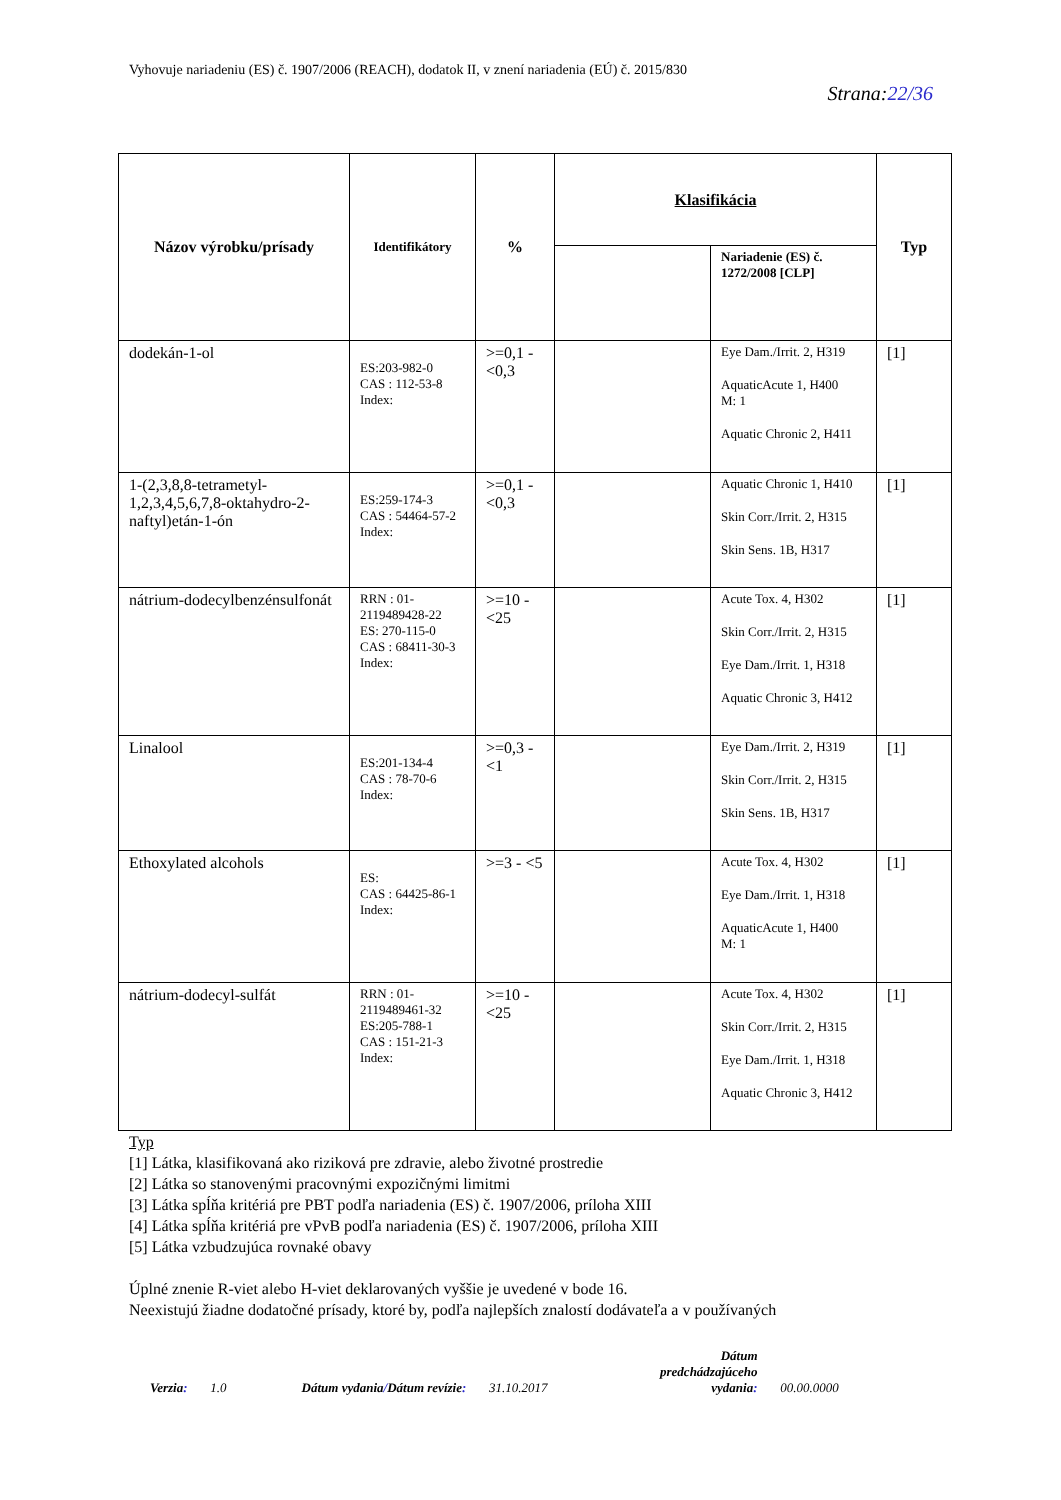Vyhovuje nariadeniu (ES) č. 1907/2006 (REACH), dodatok II, v znení nariadenia (EÚ) č. 2015/830
Strana:22/36
| Názov výrobku/prísady | Identifikátory | % | Klasifikácia | | Typ |
| --- | --- | --- | --- | --- | --- |
| | | | | Nariadenie (ES) č. 1272/2008 [CLP] | |
| dodekán-1-ol | ES:203-982-0 CAS : 112-53-8 Index: | >=0,1 - <0,3 | | Eye Dam./Irrit. 2, H319 AquaticAcute 1, H400 M: 1 Aquatic Chronic 2, H411 | [1] |
| 1-(2,3,8,8-tetrametyl-1,2,3,4,5,6,7,8-oktahydro-2-naftyl)etán-1-ón | ES:259-174-3 CAS : 54464-57-2 Index: | >=0,1 - <0,3 | | Aquatic Chronic 1, H410 Skin Corr./Irrit. 2, H315 Skin Sens. 1B, H317 | [1] |
| nátrium-dodecylbenzénsulfonát | RRN : 01-2119489428-22 ES: 270-115-0 CAS : 68411-30-3 Index: | >=10 - <25 | | Acute Tox. 4, H302 Skin Corr./Irrit. 2, H315 Eye Dam./Irrit. 1, H318 Aquatic Chronic 3, H412 | [1] |
| Linalool | ES:201-134-4 CAS : 78-70-6 Index: | >=0,3 - <1 | | Eye Dam./Irrit. 2, H319 Skin Corr./Irrit. 2, H315 Skin Sens. 1B, H317 | [1] |
| Ethoxylated alcohols | ES: CAS : 64425-86-1 Index: | >=3 - <5 | | Acute Tox. 4, H302 Eye Dam./Irrit. 1, H318 AquaticAcute 1, H400 M: 1 | [1] |
| nátrium-dodecyl-sulfát | RRN : 01-2119489461-32 ES:205-788-1 CAS : 151-21-3 Index: | >=10 - <25 | | Acute Tox. 4, H302 Skin Corr./Irrit. 2, H315 Eye Dam./Irrit. 1, H318 Aquatic Chronic 3, H412 | [1] |
Typ
[1] Látka, klasifikovaná ako riziková pre zdravie, alebo životné prostredie
[2] Látka so stanovenými pracovnými expozičnými limitmi
[3] Látka spĺňa kritériá pre PBT podľa nariadenia (ES) č. 1907/2006, príloha XIII
[4] Látka spĺňa kritériá pre vPvB podľa nariadenia (ES) č. 1907/2006, príloha XIII
[5] Látka vzbudzujúca rovnaké obavy
Úplné znenie R-viet alebo H-viet deklarovaných vyššie je uvedené v bode 16.
Neexistujú žiadne dodatočné prísady, ktoré by, podľa najlepších znalostí dodávateľa a v používaných
Verzia: 1.0 Dátum vydania/Dátum revízie: 31.10.2017 Dátum
predchádzajúceho
vydania: 00.00.0000